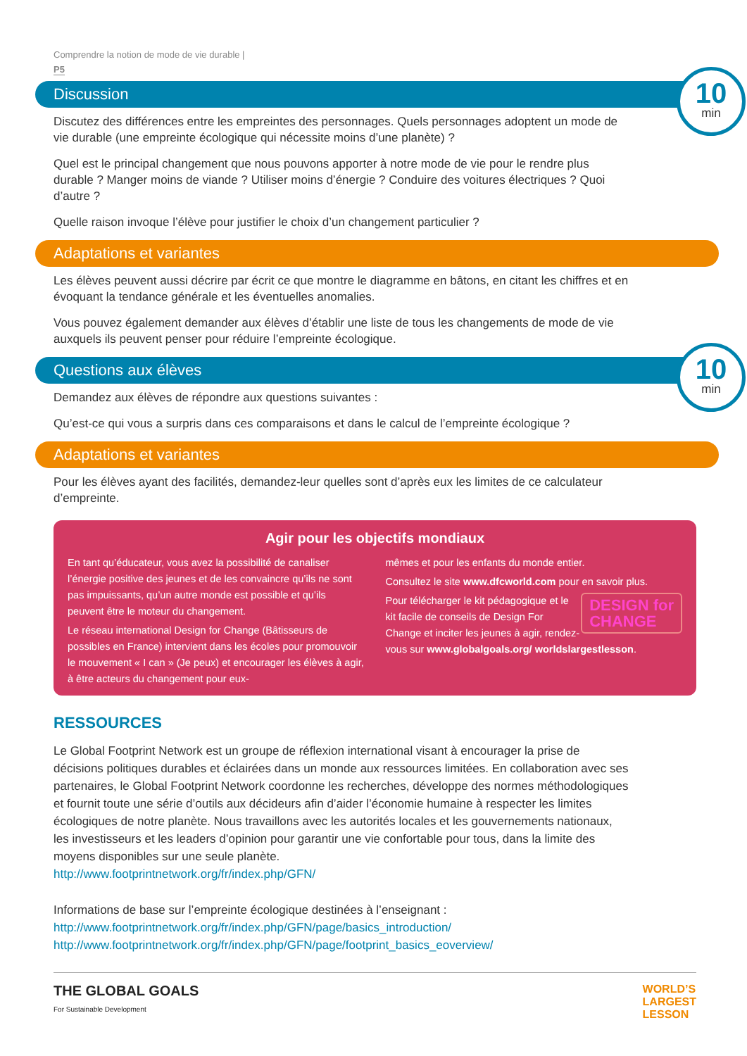Comprendre la notion de mode de vie durable |
P5
Discussion
10
min
Discutez des différences entre les empreintes des personnages. Quels personnages adoptent un mode de vie durable (une empreinte écologique qui nécessite moins d’une planète) ?
Quel est le principal changement que nous pouvons apporter à notre mode de vie pour le rendre plus durable ? Manger moins de viande ? Utiliser moins d’énergie ? Conduire des voitures électriques ? Quoi d’autre ?
Quelle raison invoque l’élève pour justifier le choix d’un changement particulier ?
Adaptations et variantes
Les élèves peuvent aussi décrire par écrit ce que montre le diagramme en bâtons, en citant les chiffres et en évoquant la tendance générale et les éventuelles anomalies.
Vous pouvez également demander aux élèves d’établir une liste de tous les changements de mode de vie auxquels ils peuvent penser pour réduire l’empreinte écologique.
Questions aux élèves
10
min
Demandez aux élèves de répondre aux questions suivantes :
Qu’est-ce qui vous a surpris dans ces comparaisons et dans le calcul de l’empreinte écologique ?
Adaptations et variantes
Pour les élèves ayant des facilités, demandez-leur quelles sont d’après eux les limites de ce calculateur d’empreinte.
Agir pour les objectifs mondiaux
En tant qu’éducateur, vous avez la possibilité de canaliser l’énergie positive des jeunes et de les convaincre qu’ils ne sont pas impuissants, qu’un autre monde est possible et qu’ils peuvent être le moteur du changement.
Le réseau international Design for Change (Bâtisseurs de possibles en France) intervient dans les écoles pour promouvoir le mouvement « I can » (Je peux) et encourager les élèves à agir, à être acteurs du changement pour eux-
mêmes et pour les enfants du monde entier.
Consultez le site www.dfcworld.com pour en savoir plus.
DESIGN for
CHANGE Pour télécharger le kit pédagogique et le kit facile de conseils de Design For Change et inciter les jeunes à agir, rendez-vous sur www.globalgoals.org/ worldslargestlesson.
RESSOURCES
Le Global Footprint Network est un groupe de réflexion international visant à encourager la prise de décisions politiques durables et éclairées dans un monde aux ressources limitées. En collaboration avec ses partenaires, le Global Footprint Network coordonne les recherches, développe des normes méthodologiques et fournit toute une série d’outils aux décideurs afin d’aider l’économie humaine à respecter les limites écologiques de notre planète. Nous travaillons avec les autorités locales et les gouvernements nationaux, les investisseurs et les leaders d’opinion pour garantir une vie confortable pour tous, dans la limite des moyens disponibles sur une seule planète.
http://www.footprintnetwork.org/fr/index.php/GFN/
Informations de base sur l’empreinte écologique destinées à l’enseignant :
http://www.footprintnetwork.org/fr/index.php/GFN/page/basics_introduction/
http://www.footprintnetwork.org/fr/index.php/GFN/page/footprint_basics_eoverview/
THE GLOBAL GOALS
For Sustainable Development
WORLD’S
LARGEST
LESSON